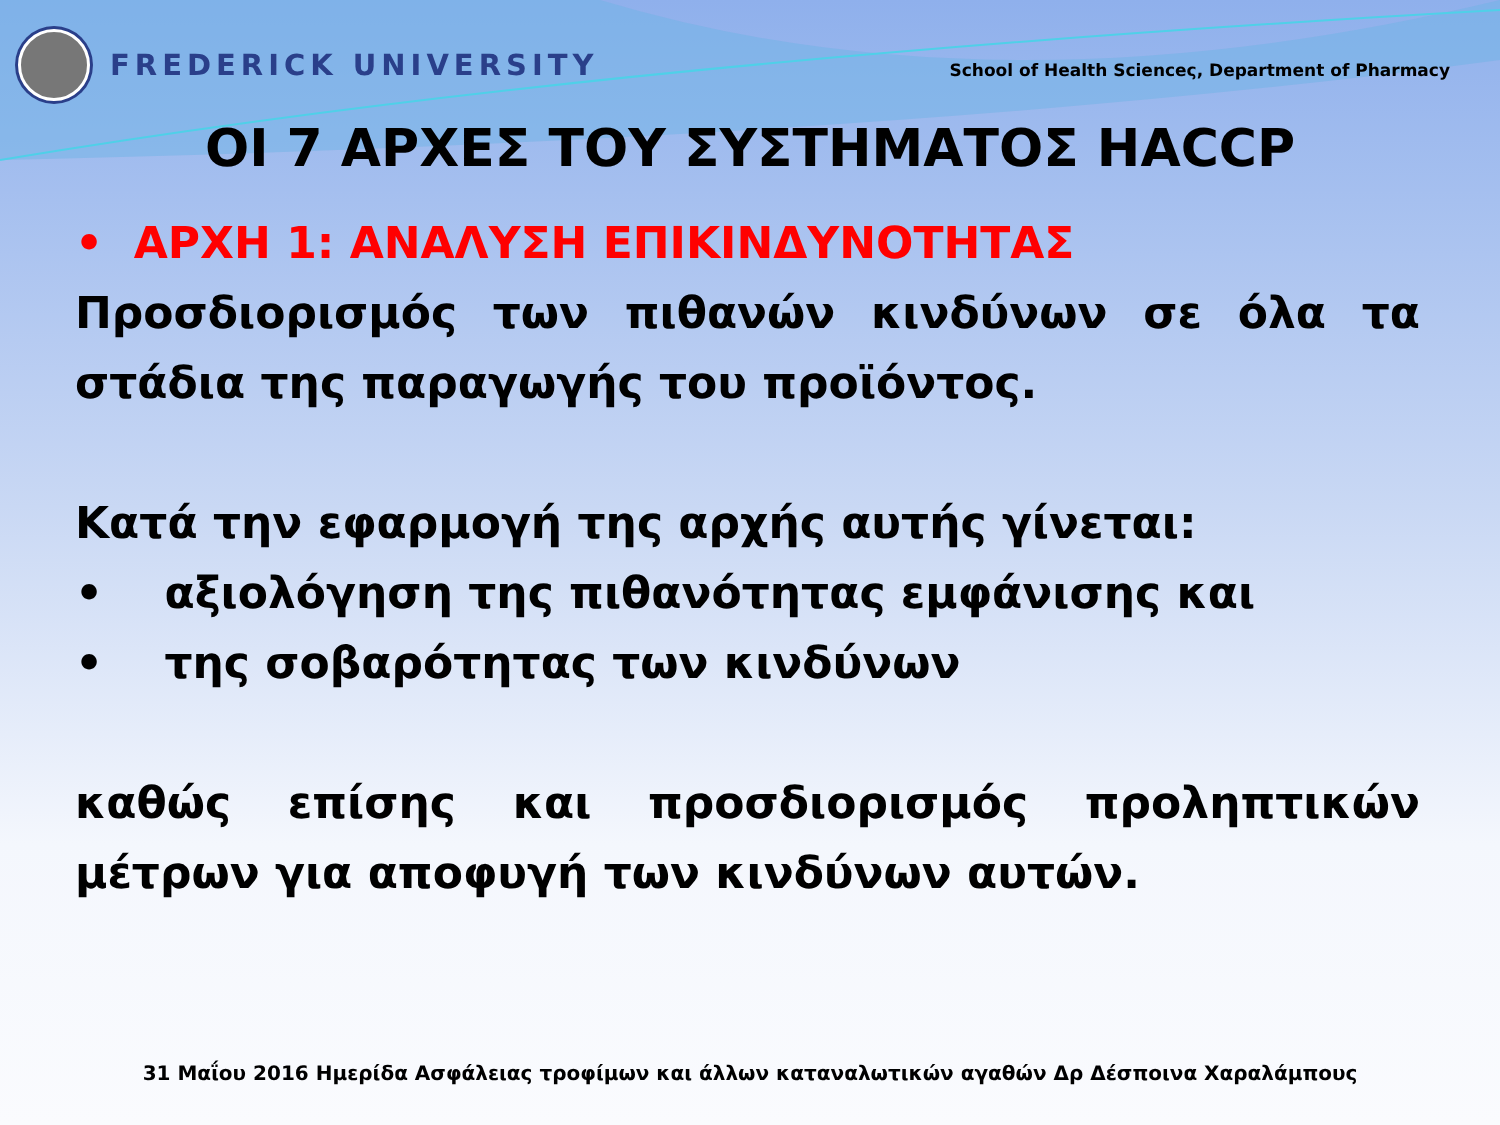FREDERICK UNIVERSITY
School of Health Scienceς, Department of Pharmacy
ΟΙ 7 ΑΡΧΕΣ ΤΟΥ ΣΥΣΤΗΜΑΤΟΣ HACCP
• ΑΡΧΗ 1: ΑΝΑΛΥΣΗ ΕΠΙΚΙΝΔΥΝΟΤΗΤΑΣ
Προσδιορισμός των πιθανών κινδύνων σε όλα τα στάδια της παραγωγής του προϊόντος.
Κατά την εφαρμογή της αρχής αυτής γίνεται:
• αξιολόγηση της πιθανότητας εμφάνισης και
• της σοβαρότητας των κινδύνων
καθώς επίσης και προσδιορισμός προληπτικών μέτρων για αποφυγή των κινδύνων αυτών.
31 Μαΐου 2016 Ημερίδα Ασφάλειας τροφίμων και άλλων καταναλωτικών αγαθών Δρ Δέσποινα Χαραλάμπους